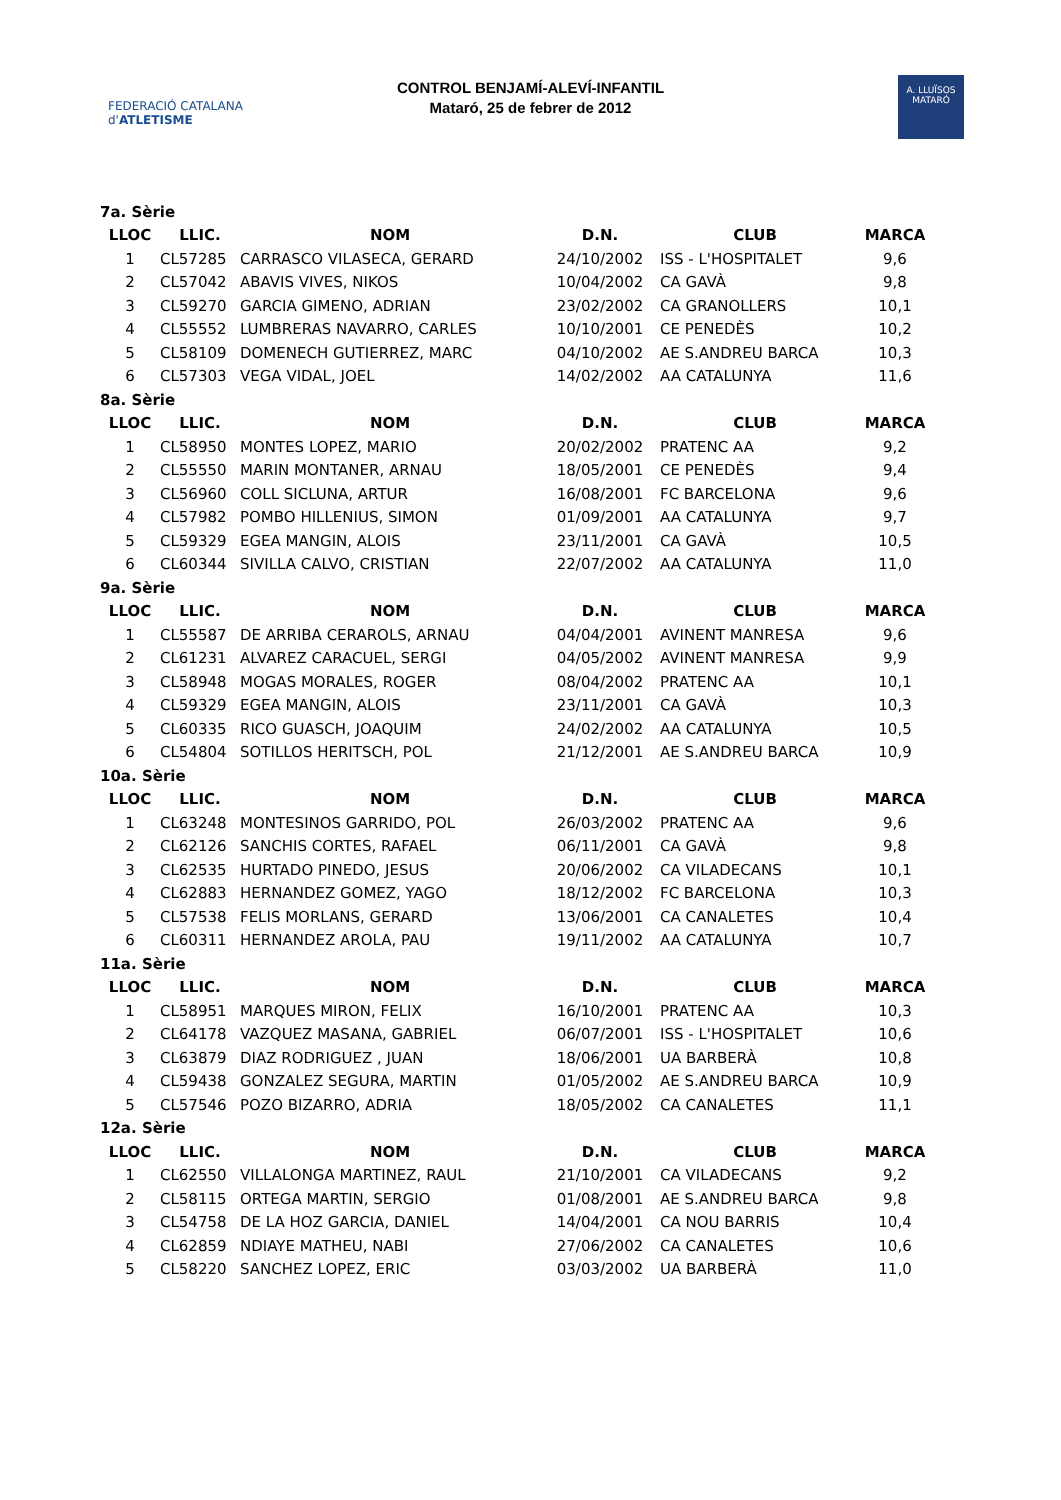FEDERACIÓ CATALANA d'ATLETISME
CONTROL BENJAMÍ-ALEVÍ-INFANTIL
Mataró, 25 de febrer de 2012
A. LLUÏSOS
MATARÓ
| 7a. Sèrie | | | | | |
| LLOC | LLIC. | NOM | D.N. | CLUB | MARCA |
| 1 | CL57285 | CARRASCO VILASECA, GERARD | 24/10/2002 | ISS - L'HOSPITALET | 9,6 |
| 2 | CL57042 | ABAVIS VIVES, NIKOS | 10/04/2002 | CA GAVÀ | 9,8 |
| 3 | CL59270 | GARCIA GIMENO, ADRIAN | 23/02/2002 | CA GRANOLLERS | 10,1 |
| 4 | CL55552 | LUMBRERAS NAVARRO, CARLES | 10/10/2001 | CE PENEDÈS | 10,2 |
| 5 | CL58109 | DOMENECH GUTIERREZ, MARC | 04/10/2002 | AE S.ANDREU BARCA | 10,3 |
| 6 | CL57303 | VEGA VIDAL, JOEL | 14/02/2002 | AA CATALUNYA | 11,6 |
| 8a. Sèrie | | | | | |
| LLOC | LLIC. | NOM | D.N. | CLUB | MARCA |
| 1 | CL58950 | MONTES LOPEZ, MARIO | 20/02/2002 | PRATENC AA | 9,2 |
| 2 | CL55550 | MARIN MONTANER, ARNAU | 18/05/2001 | CE PENEDÈS | 9,4 |
| 3 | CL56960 | COLL SICLUNA, ARTUR | 16/08/2001 | FC BARCELONA | 9,6 |
| 4 | CL57982 | POMBO HILLENIUS, SIMON | 01/09/2001 | AA CATALUNYA | 9,7 |
| 5 | CL59329 | EGEA MANGIN, ALOIS | 23/11/2001 | CA GAVÀ | 10,5 |
| 6 | CL60344 | SIVILLA CALVO, CRISTIAN | 22/07/2002 | AA CATALUNYA | 11,0 |
| 9a. Sèrie | | | | | |
| LLOC | LLIC. | NOM | D.N. | CLUB | MARCA |
| 1 | CL55587 | DE ARRIBA CERAROLS, ARNAU | 04/04/2001 | AVINENT MANRESA | 9,6 |
| 2 | CL61231 | ALVAREZ CARACUEL, SERGI | 04/05/2002 | AVINENT MANRESA | 9,9 |
| 3 | CL58948 | MOGAS MORALES, ROGER | 08/04/2002 | PRATENC AA | 10,1 |
| 4 | CL59329 | EGEA MANGIN, ALOIS | 23/11/2001 | CA GAVÀ | 10,3 |
| 5 | CL60335 | RICO GUASCH, JOAQUIM | 24/02/2002 | AA CATALUNYA | 10,5 |
| 6 | CL54804 | SOTILLOS HERITSCH, POL | 21/12/2001 | AE S.ANDREU BARCA | 10,9 |
| 10a. Sèrie | | | | | |
| LLOC | LLIC. | NOM | D.N. | CLUB | MARCA |
| 1 | CL63248 | MONTESINOS GARRIDO, POL | 26/03/2002 | PRATENC AA | 9,6 |
| 2 | CL62126 | SANCHIS CORTES, RAFAEL | 06/11/2001 | CA GAVÀ | 9,8 |
| 3 | CL62535 | HURTADO PINEDO, JESUS | 20/06/2002 | CA VILADECANS | 10,1 |
| 4 | CL62883 | HERNANDEZ GOMEZ, YAGO | 18/12/2002 | FC BARCELONA | 10,3 |
| 5 | CL57538 | FELIS MORLANS, GERARD | 13/06/2001 | CA CANALETES | 10,4 |
| 6 | CL60311 | HERNANDEZ AROLA, PAU | 19/11/2002 | AA CATALUNYA | 10,7 |
| 11a. Sèrie | | | | | |
| LLOC | LLIC. | NOM | D.N. | CLUB | MARCA |
| 1 | CL58951 | MARQUES MIRON, FELIX | 16/10/2001 | PRATENC AA | 10,3 |
| 2 | CL64178 | VAZQUEZ MASANA, GABRIEL | 06/07/2001 | ISS - L'HOSPITALET | 10,6 |
| 3 | CL63879 | DIAZ RODRIGUEZ , JUAN | 18/06/2001 | UA BARBERÀ | 10,8 |
| 4 | CL59438 | GONZALEZ SEGURA, MARTIN | 01/05/2002 | AE S.ANDREU BARCA | 10,9 |
| 5 | CL57546 | POZO BIZARRO, ADRIA | 18/05/2002 | CA CANALETES | 11,1 |
| 12a. Sèrie | | | | | |
| LLOC | LLIC. | NOM | D.N. | CLUB | MARCA |
| 1 | CL62550 | VILLALONGA MARTINEZ, RAUL | 21/10/2001 | CA VILADECANS | 9,2 |
| 2 | CL58115 | ORTEGA MARTIN, SERGIO | 01/08/2001 | AE S.ANDREU BARCA | 9,8 |
| 3 | CL54758 | DE LA HOZ GARCIA, DANIEL | 14/04/2001 | CA NOU BARRIS | 10,4 |
| 4 | CL62859 | NDIAYE MATHEU, NABI | 27/06/2002 | CA CANALETES | 10,6 |
| 5 | CL58220 | SANCHEZ LOPEZ, ERIC | 03/03/2002 | UA BARBERÀ | 11,0 |